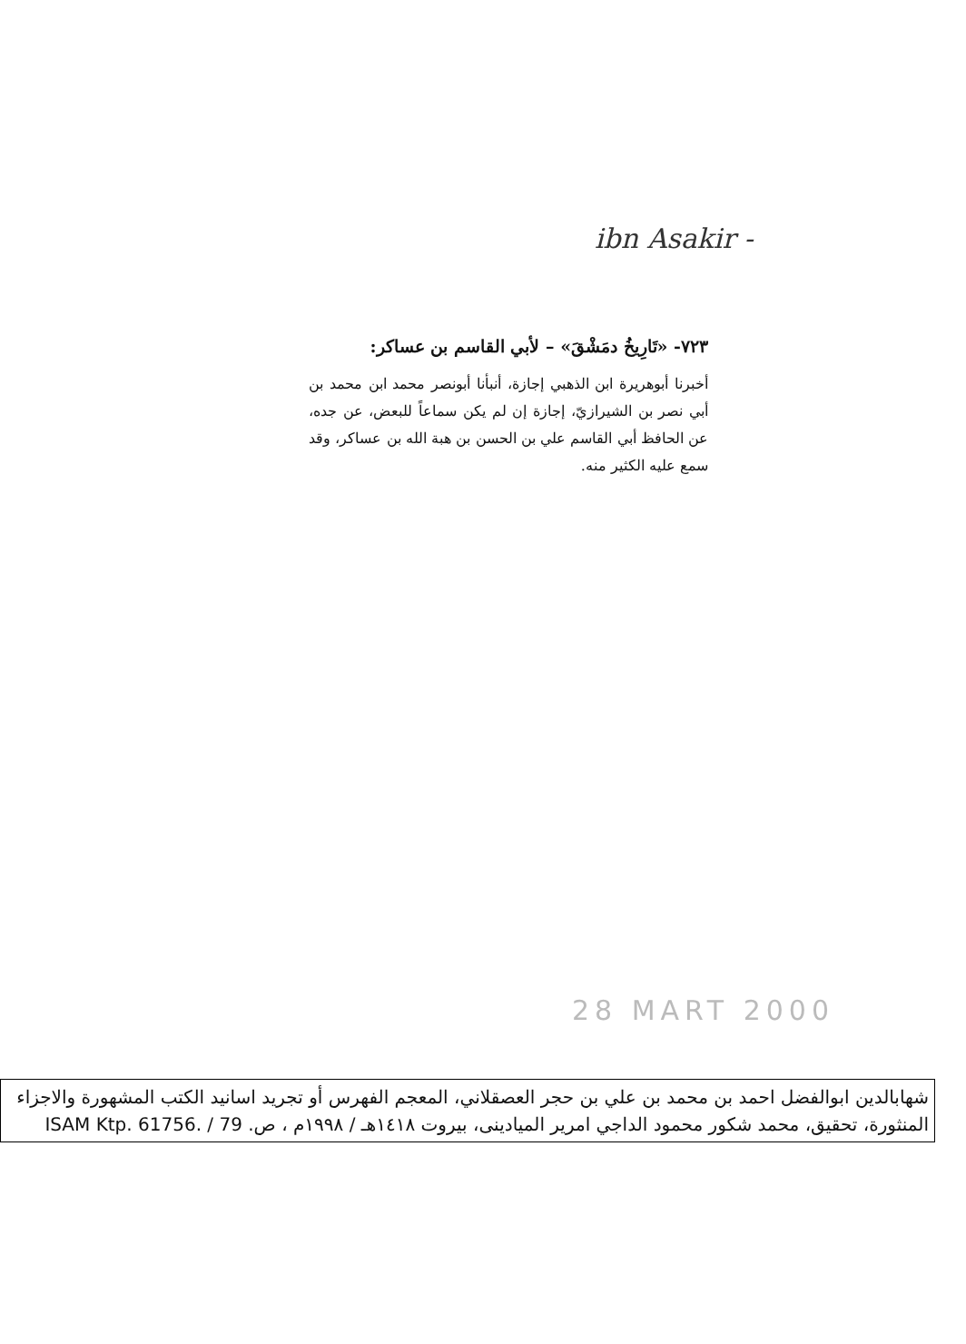ibn Asakir -
٧٢٣- «تَارِيخُ دمَشْقَ» – لأبي القاسم بن عساكر:
أخبرنا أبوهريرة ابن الذهبي إجازة، أنبأنا أبونصر محمد ابن محمد بن أبي نصر بن الشيرازيّ، إجازة إن لم يكن سماعاً للبعض، عن جده، عن الحافظ أبي القاسم علي بن الحسن بن هبة الله بن عساكر، وقد سمع عليه الكثير منه.
28 MART 2000
شهابالدين ابوالفضل احمد بن محمد بن علي بن حجر العصقلاني، المعجم الفهرس أو تجريد اسانيد الكتب المشهورة والاجزاء المنثورة، تحقيق، محمد شكور محمود الداجي امرير الميادينى، بيروت ١٤١٨هـ / ١٩٩٨م ، ص. ISAM Ktp. 61756. / 79